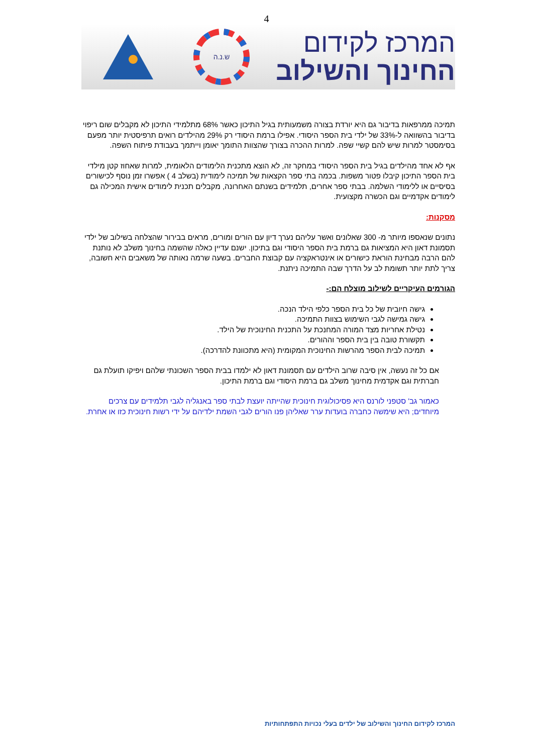4
המרכז לקידום
החינוך והשילוב
ש.נ.ה
תמיכה ממרפאות בדיבור גם היא יורדת בצורה משמעותית בגיל התיכון כאשר 68% מתלמידי התיכון לא מקבלים שום ריפוי בדיבור בהשוואה ל-33% של ילדי בית הספר היסודי. אפילו ברמת היסודי רק 29% מהילדים רואים תרפיסטית יותר מפעם בסימסטר למרות שיש להם קשיי שפה. למרות ההכרה בצורך שהצוות התומך יאומן וייתמך בעבודת פיתוח השפה.
אף לא אחד מהילדים בגיל בית הספר היסודי במחקר זה, לא הוצא מתכנית הלימודים הלאומית, למרות שאחוז קטן מילדי בית הספר התיכון קיבלו פטור משפות. בכמה בתי ספר הקצאות של תמיכה לימודית (בשלב 4 ) אפשרו זמן נוסף לכישורים בסיסיים או ללימודי השלמה. בבתי ספר אחרים, תלמידים בשנתם האחרונה, מקבלים תכנית לימודים אישית המכילה גם לימודים אקדמיים וגם הכשרה מקצועית.
מסקנות:
נתונים שנאספו מיותר מ- 300 שאלונים ואשר עליהם נערך דיון עם הורים ומורים, מראים בבירור שהצלחה בשילוב של ילדי תסמונת דאון היא המציאות גם ברמת בית הספר היסודי וגם בתיכון. ישנם עדיין כאלה שהשמה בחינוך משלב לא נותנת להם הרבה מבחינת הוראת כישורים או אינטראקציה עם קבוצת החברים. בשעה שרמה נאותה של משאבים היא חשובה, צריך לתת יותר תשומת לב על הדרך שבה התמיכה ניתנת.
הגורמים העיקריים לשילוב מוצלח הם:-
גישה חיובית של כל בית הספר כלפי הילד הנכה.
גישה גמישה לגבי השימוש בצוות התמיכה.
נטילת אחריות מצד המורה המחנכת על התכנית החינוכית של הילד.
תקשורת טובה בין בית הספר וההורים.
תמיכה לבית הספר מהרשות החינוכית המקומית (היא מתכוונת להדרכה).
אם כל זה נעשה, אין סיבה שרוב הילדים עם תסמונת דאון לא ילמדו בבית הספר השכונתי שלהם ויפיקו תועלת גם חברתית וגם אקדמית מחינוך משלב גם ברמת היסודי וגם ברמת התיכון.
כאמור גב' סטפני לורנס היא פסיכולוגית חינוכית שהייתה יועצת לבתי ספר באנגליה לגבי תלמידים עם צרכים מיוחדים; היא שימשה כחברה בועדות ערר שאליהן פנו הורים לגבי השמת ילדיהם על ידי רשות חינוכית כזו או אחרת.
המרכז לקידום החינוך והשילוב של ילדים בעלי נכויות התפתחותיות